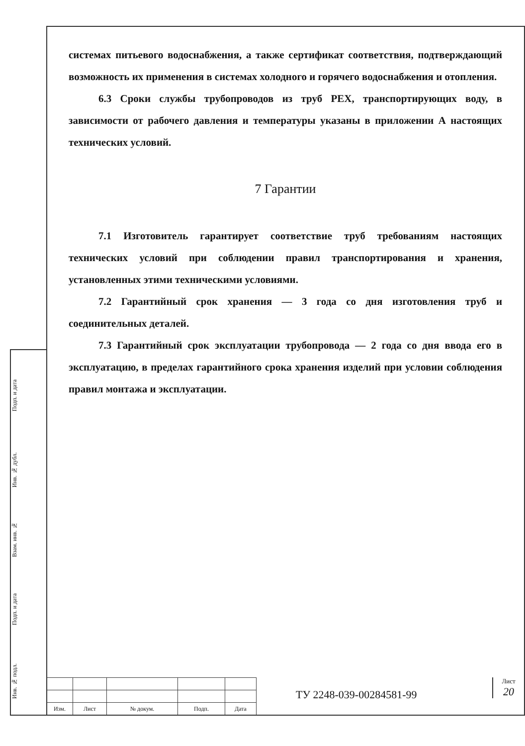системах питьевого водоснабжения, а также сертификат соответствия, подтверждающий возможность их применения в системах холодного и горячего водоснабжения и отопления.
6.3 Сроки службы трубопроводов из труб PEX, транспортирующих воду, в зависимости от рабочего давления и температуры указаны в приложении А настоящих технических условий.
7 Гарантии
7.1 Изготовитель гарантирует соответствие труб требованиям настоящих технических условий при соблюдении правил транспортирования и хранения, установленных этими техническими условиями.
7.2 Гарантийный срок хранения — 3 года со дня изготовления труб и соединительных деталей.
7.3 Гарантийный срок эксплуатации трубопровода — 2 года со дня ввода его в эксплуатацию, в пределах гарантийного срока хранения изделий при условии соблюдения правил монтажа и эксплуатации.
Подп. и дата
Инв. № дубл.
Взам. инв. №
Подп. и дата
Инв. № подл.
| Изм. | Лист | № докум. | Подп. | Дата |
ТУ 2248-039-00284581-99
Лист
20